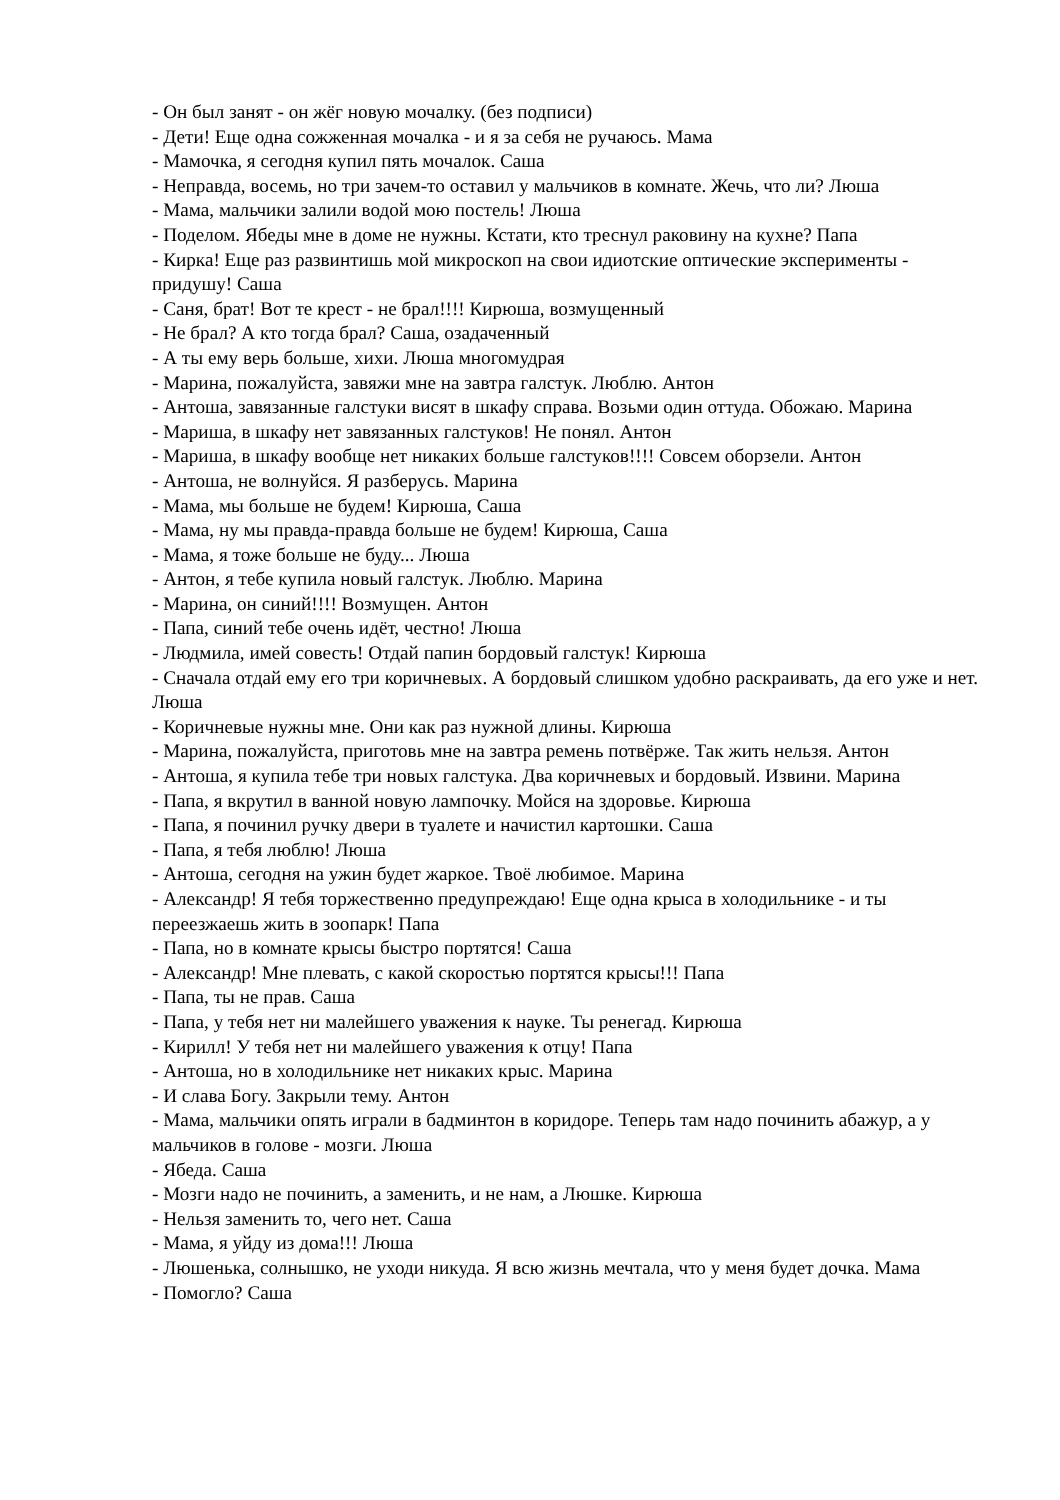- Он был занят - он жёг новую мочалку. (без подписи)
- Дети! Еще одна сожженная мочалка - и я за себя не ручаюсь. Мама
- Мамочка, я сегодня купил пять мочалок. Саша
- Неправда, восемь, но три зачем-то оставил у мальчиков в комнате. Жечь, что ли? Люша
- Мама, мальчики залили водой мою постель! Люша
- Поделом. Ябеды мне в доме не нужны. Кстати, кто треснул раковину на кухне? Папа
- Кирка! Еще раз развинтишь мой микроскоп на свои идиотские оптические эксперименты - придушу! Саша
- Саня, брат! Вот те крест - не брал!!!! Кирюша, возмущенный
- Не брал? А кто тогда брал? Саша, озадаченный
- А ты ему верь больше, хихи. Люша многомудрая
- Марина, пожалуйста, завяжи мне на завтра галстук. Люблю. Антон
- Антоша, завязанные галстуки висят в шкафу справа. Возьми один оттуда. Обожаю. Марина
- Мариша, в шкафу нет завязанных галстуков! Не понял. Антон
- Мариша, в шкафу вообще нет никаких больше галстуков!!!! Совсем оборзели. Антон
- Антоша, не волнуйся. Я разберусь. Марина
- Мама, мы больше не будем! Кирюша, Саша
- Мама, ну мы правда-правда больше не будем! Кирюша, Саша
- Мама, я тоже больше не буду... Люша
- Антон, я тебе купила новый галстук. Люблю. Марина
- Марина, он синий!!!! Возмущен. Антон
- Папа, синий тебе очень идёт, честно! Люша
- Людмила, имей совесть! Отдай папин бордовый галстук! Кирюша
- Сначала отдай ему его три коричневых. А бордовый слишком удобно раскраивать, да его уже и нет. Люша
- Коричневые нужны мне. Они как раз нужной длины. Кирюша
- Марина, пожалуйста, приготовь мне на завтра ремень потвёрже. Так жить нельзя. Антон
- Антоша, я купила тебе три новых галстука. Два коричневых и бордовый. Извини. Марина
- Папа, я вкрутил в ванной новую лампочку. Мойся на здоровье. Кирюша
- Папа, я починил ручку двери в туалете и начистил картошки. Саша
- Папа, я тебя люблю! Люша
- Антоша, сегодня на ужин будет жаркое. Твоё любимое. Марина
- Александр! Я тебя торжественно предупреждаю! Еще одна крыса в холодильнике - и ты переезжаешь жить в зоопарк! Папа
- Папа, но в комнате крысы быстро портятся! Саша
- Александр! Мне плевать, с какой скоростью портятся крысы!!! Папа
- Папа, ты не прав. Саша
- Папа, у тебя нет ни малейшего уважения к науке. Ты ренегад. Кирюша
- Кирилл! У тебя нет ни малейшего уважения к отцу! Папа
- Антоша, но в холодильнике нет никаких крыс. Марина
- И слава Богу. Закрыли тему. Антон
- Мама, мальчики опять играли в бадминтон в коридоре. Теперь там надо починить абажур, а у мальчиков в голове - мозги. Люша
- Ябеда. Саша
- Мозги надо не починить, а заменить, и не нам, а Люшке. Кирюша
- Нельзя заменить то, чего нет. Саша
- Мама, я уйду из дома!!! Люша
- Люшенька, солнышко, не уходи никуда. Я всю жизнь мечтала, что у меня будет дочка. Мама
- Помогло? Саша